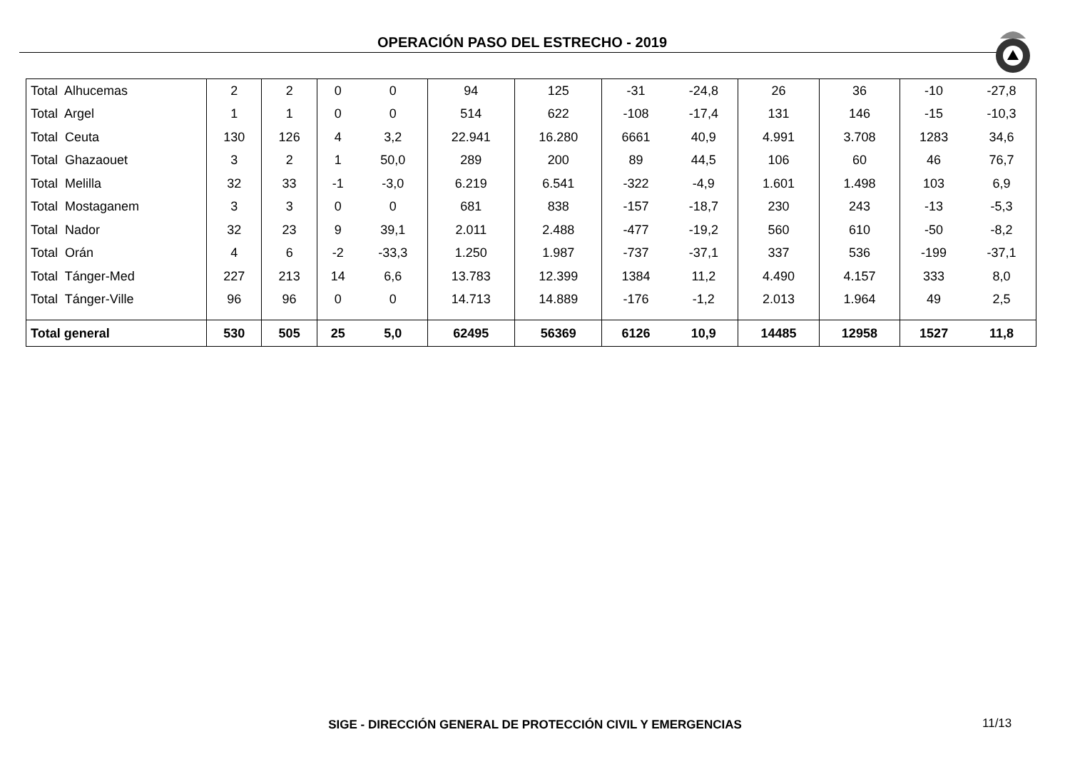OPERACIÓN PASO DEL ESTRECHO - 2019
| Total Alhucemas | 2 | 2 | 0 | 0 | 94 | 125 | -31 | -24,8 | 26 | 36 | -10 | -27,8 |
| Total Argel | 1 | 1 | 0 | 0 | 514 | 622 | -108 | -17,4 | 131 | 146 | -15 | -10,3 |
| Total Ceuta | 130 | 126 | 4 | 3,2 | 22.941 | 16.280 | 6661 | 40,9 | 4.991 | 3.708 | 1283 | 34,6 |
| Total Ghazaouet | 3 | 2 | 1 | 50,0 | 289 | 200 | 89 | 44,5 | 106 | 60 | 46 | 76,7 |
| Total Melilla | 32 | 33 | -1 | -3,0 | 6.219 | 6.541 | -322 | -4,9 | 1.601 | 1.498 | 103 | 6,9 |
| Total Mostaganem | 3 | 3 | 0 | 0 | 681 | 838 | -157 | -18,7 | 230 | 243 | -13 | -5,3 |
| Total Nador | 32 | 23 | 9 | 39,1 | 2.011 | 2.488 | -477 | -19,2 | 560 | 610 | -50 | -8,2 |
| Total Orán | 4 | 6 | -2 | -33,3 | 1.250 | 1.987 | -737 | -37,1 | 337 | 536 | -199 | -37,1 |
| Total Tánger-Med | 227 | 213 | 14 | 6,6 | 13.783 | 12.399 | 1384 | 11,2 | 4.490 | 4.157 | 333 | 8,0 |
| Total Tánger-Ville | 96 | 96 | 0 | 0 | 14.713 | 14.889 | -176 | -1,2 | 2.013 | 1.964 | 49 | 2,5 |
| Total general | 530 | 505 | 25 | 5,0 | 62495 | 56369 | 6126 | 10,9 | 14485 | 12958 | 1527 | 11,8 |
SIGE - DIRECCIÓN GENERAL DE PROTECCIÓN CIVIL Y EMERGENCIAS 11/13